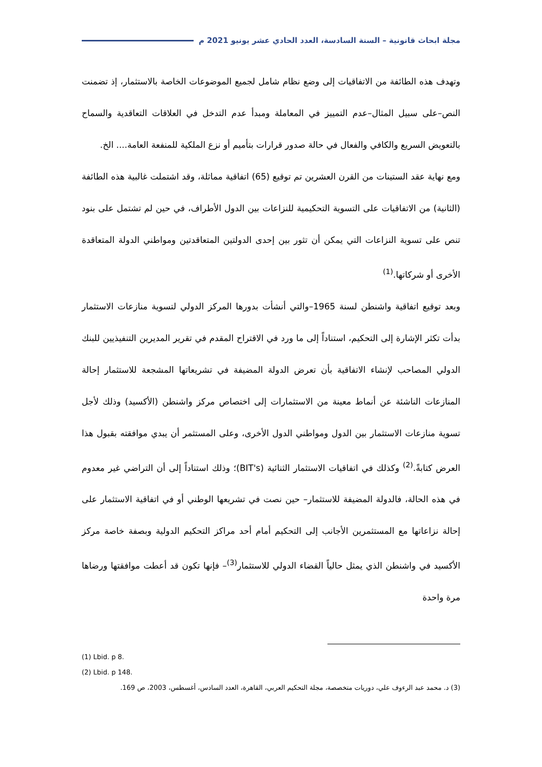مجلة ابحاث قانونية – السنة السادسة، العدد الحادي عشر يونيو 2021 م
وتهدف هذه الطائفة من الاتفاقيات إلى وضع نظام شامل لجميع الموضوعات الخاصة بالاستثمار، إذ تضمنت النص–على سبيل المثال–عدم التمييز في المعاملة ومبدأ عدم التدخل في العلاقات التعاقدية والسماح بالتعويض السريع والكافي والفعال في حالة صدور قرارات بتأميم أو نزع الملكية للمنفعة العامة.... الخ.
ومع نهاية عقد الستينات من القرن العشرين تم توقيع (65) اتفاقية مماثلة، وقد اشتملت غالبية هذه الطائفة (الثانية) من الاتفاقيات على التسوية التحكيمية للنزاعات بين الدول الأطراف، في حين لم تشتمل على بنود تنص على تسوية النزاعات التي يمكن أن تثور بين إحدى الدولتين المتعاقدتين ومواطني الدولة المتعاقدة الأخرى أو شركاتها.<sup>(1)</sup>
وبعد توقيع اتفاقية واشنطن لسنة 1965–والتي أنشأت بدورها المركز الدولي لتسوية منازعات الاستثمار بدأت تكثر الإشارة إلى التحكيم، استناداً إلى ما ورد في الاقتراح المقدم في تقرير المديرين التنفيذيين للبنك الدولي المصاحب لإنشاء الاتفاقية بأن تعرض الدولة المضيفة في تشريعاتها المشجعة للاستثمار إحالة المنازعات الناشئة عن أنماط معينة من الاستثمارات إلى اختصاص مركز واشنطن (الأكسيد) وذلك لأجل تسوية منازعات الاستثمار بين الدول ومواطني الدول الأخرى، وعلى المستثمر أن يبدي موافقته بقبول هذا العرض كتابةً.<sup>(2)</sup> وكذلك في اتفاقيات الاستثمار الثنائية (BIT's)؛ وذلك استناداً إلى أن التراضي غير معدوم في هذه الحالة، فالدولة المضيفة للاستثمار– حين نصت في تشريعها الوطني أو في اتفاقية الاستثمار على إحالة نزاعاتها مع المستثمرين الأجانب إلى التحكيم أمام أحد مراكز التحكيم الدولية وبصفة خاصة مركز الأكسيد في واشنطن الذي يمثل حالياً القضاء الدولي للاستثمار<sup>(3)</sup>– فإنها تكون قد أعطت موافقتها ورضاها مرة واحدة
(1) Lbid. p 8.
(2) Lbid. p 148.
(3) د. محمد عبد الرءوف علي، دوريات متخصصة، مجلة التحكيم العربي، القاهرة، العدد السادس، أغسطس، 2003، ص 169.